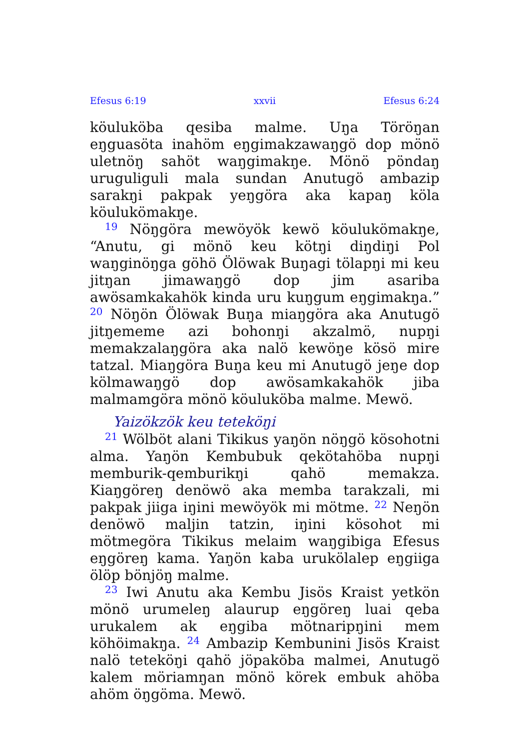Efesus 6:19 xxvii Efesus 6:24
köuluköba qesiba malme. Uŋa Töröŋan eŋguasöta inahöm eŋgimakzawaŋgö dop mönö uletnöŋ sahöt waŋgimakŋe. Mönö pöndaŋ uruguliguli mala sundan Anutugö ambazip sarakŋi pakpak yeŋgöra aka kapaŋ köla köulukömakŋe.
<sup>19</sup> Nöŋgöra mewöyök kewö köulukömakŋe, “Anutu, gi mönö keu kötŋi diŋdiŋi Pol waŋginöŋga göhö Ölöwak Buŋagi tölapŋi mi keu jitŋan jimawaŋgö dop jim asariba awösamkakahök kinda uru kuŋgum eŋgimakŋa.” <sup>20</sup> Nöŋön Ölöwak Buŋa miaŋgöra aka Anutugö jitŋememe azi bohonŋi akzalmö, nupŋi memakzalaŋgöra aka nalö kewöŋe kösö mire tatzal. Miaŋgöra Buŋa keu mi Anutugö jeŋe dop kölmawaŋgö dop awösamkakahök jiba malmamgöra mönö köuluköba malme. Mewö.
Yaizökzök keu teteköŋi
<sup>21</sup> Wölböt alani Tikikus yaŋön nöŋgö kösohotni alma. Yaŋön Kembubuk qekötahöba nupŋi memburik-qemburikŋi qahö memakza. Kiaŋgöreŋ denöwö aka memba tarakzali, mi pakpak jiiga iŋini mewöyök mi mötme. <sup>22</sup> Neŋön denöwö maljin tatzin, iŋini kösohot mi mötmegöra Tikikus melaim waŋgibiga Efesus eŋgöreŋ kama. Yaŋön kaba urukölalep eŋgiiga ölöp bönjöŋ malme.
<sup>23</sup> Iwi Anutu aka Kembu Jisös Kraist yetkön mönö urumeleŋ alaurup eŋgöreŋ luai qeba urukalem ak eŋgiba mötnaripŋini mem köhöimakŋa. <sup>24</sup> Ambazip Kembunini Jisös Kraist nalö teteköŋi qahö jöpaköba malmei, Anutugö kalem möriamŋan mönö körek embuk ahöba ahöm öŋgöma. Mewö.